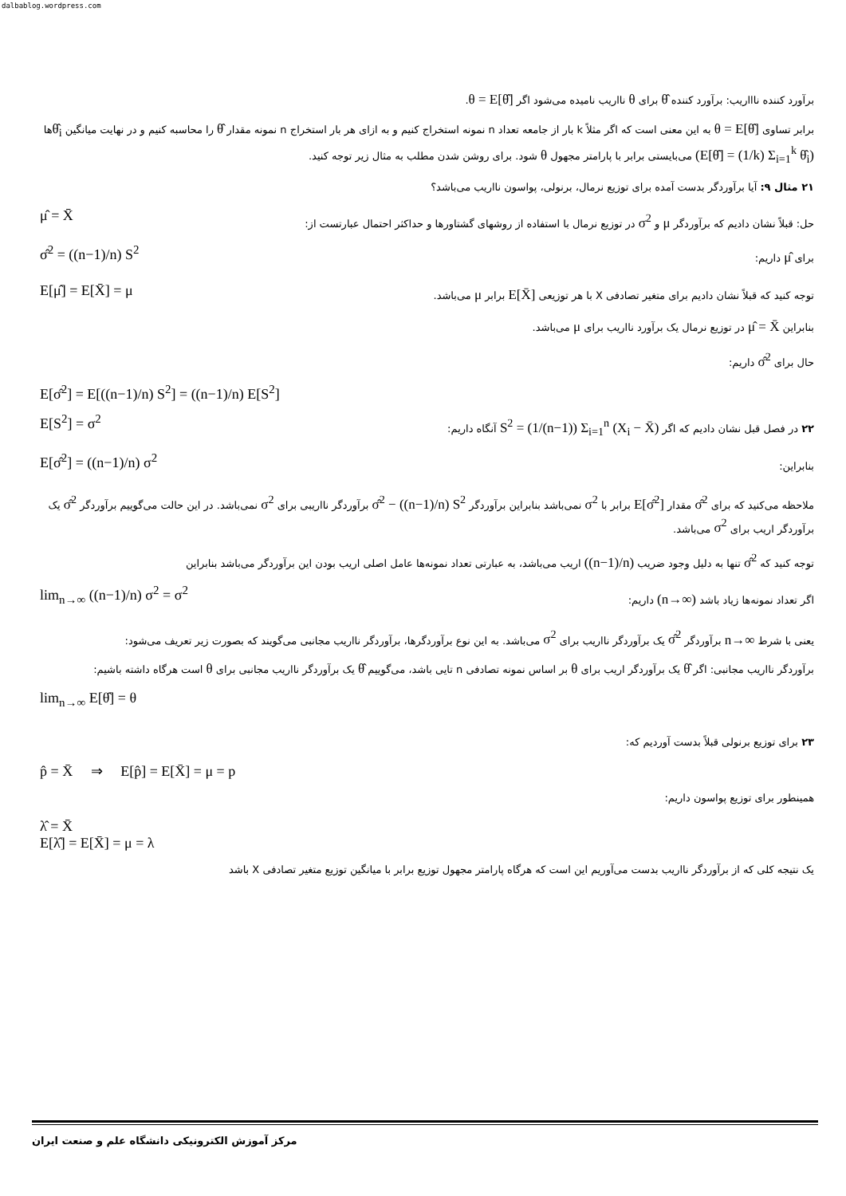dalbablog.wordpress.com
برآورد کننده ناااریب: برآورد کننده θ̂ برای θ نااریب نامیده می‌شود اگر θ = E[θ̂].
برابر تساوی θ = E[θ̂] به این معنی است که اگر مثلاً k بار از جامعه تعداد n نمونه استخراج کنیم و به ازای هر بار استخراج n نمونه مقدار θ̂ را محاسبه کنیم و در نهایت میانگین θ̂<sub>i</sub>ها (E[θ̂] = (1/k) Σ<sub>i=1</sub><sup>k</sup> θ̂<sub>i</sub>) می‌بایستی برابر با پارامتر مجهول θ شود. برای روشن شدن مطلب به مثال زیر توجه کنید.
۲۱ مثال ۹: آیا برآوردگر بدست آمده برای توزیع نرمال، برنولی، پواسون نااریب می‌باشد؟
μ̂ = X̄
حل: قبلاً نشان دادیم که برآوردگر μ و σ<sup>2</sup> در توزیع نرمال با استفاده از روشهای گشتاورها و حداکثر احتمال عبارتست از:
σ̂<sup>2</sup> = ((n−1)/n) S<sup>2</sup>
برای μ̂ داریم:
E[μ̂] = E[X̄] = μ
توجه کنید که قبلاً نشان دادیم برای متغیر تصادفی X با هر توزیعی E[X̄] برابر μ می‌باشد.
بنابراین μ̂ = X̄ در توزیع نرمال یک برآورد نااریب برای μ می‌باشد.
حال برای σ̂<sup>2</sup> داریم:
E[σ̂<sup>2</sup>] = E[((n−1)/n) S<sup>2</sup>] = ((n−1)/n) E[S<sup>2</sup>]
E[S<sup>2</sup>] = σ<sup>2</sup>
۲۲ در فصل قبل نشان دادیم که اگر S<sup>2</sup> = (1/(n−1)) Σ<sub>i=1</sub><sup>n</sup> (X<sub>i</sub> − X̄) آنگاه داریم:
E[σ̂<sup>2</sup>] = ((n−1)/n) σ<sup>2</sup>
بنابراین:
ملاحظه می‌کنید که برای σ̂<sup>2</sup> مقدار E[σ̂<sup>2</sup>] برابر با σ<sup>2</sup> نمی‌باشد بنابراین برآوردگر σ̂<sup>2</sup> − ((n−1)/n) S<sup>2</sup> برآوردگر نااریبی برای σ<sup>2</sup> نمی‌باشد. در این حالت می‌گوییم برآوردگر σ̂<sup>2</sup> یک برآوردگر اریب برای σ<sup>2</sup> می‌باشد.
توجه کنید که σ̂<sup>2</sup> تنها به دلیل وجود ضریب ((n−1)/n) اریب می‌باشد، به عبارتی تعداد نمونه‌ها عامل اصلی اریب بودن این برآوردگر می‌باشد بنابراین
lim<sub>n→∞</sub> ((n−1)/n) σ<sup>2</sup> = σ<sup>2</sup>
اگر تعداد نمونه‌ها زیاد باشد (n→∞) داریم:
یعنی با شرط n→∞ برآوردگر σ̂<sup>2</sup> یک برآوردگر نااریب برای σ<sup>2</sup> می‌باشد. به این نوع برآوردگرها، برآوردگر نااریب مجانبی می‌گویند که بصورت زیر تعریف می‌شود:
برآوردگر نااریب مجانبی: اگر θ̂ یک برآوردگر اریب برای θ بر اساس نمونه تصادفی n تایی باشد، می‌گوییم θ̂ یک برآوردگر نااریب مجانبی برای θ است هرگاه داشته باشیم:
lim<sub>n→∞</sub> E[θ̂] = θ
۲۳ برای توزیع برنولی قبلاً بدست آوردیم که:
p̂ = X̄ ⇒ E[p̂] = E[X̄] = μ = p
همینطور برای توزیع پواسون داریم:
λ̂ = X̄
E[λ̂] = E[X̄] = μ = λ
یک نتیجه کلی که از برآوردگر نااریب بدست می‌آوریم این است که هرگاه پارامتر مجهول توزیع برابر با میانگین توزیع متغیر تصادفی X باشد
مرکز آموزش الکترونیکی دانشگاه علم و صنعت ایران